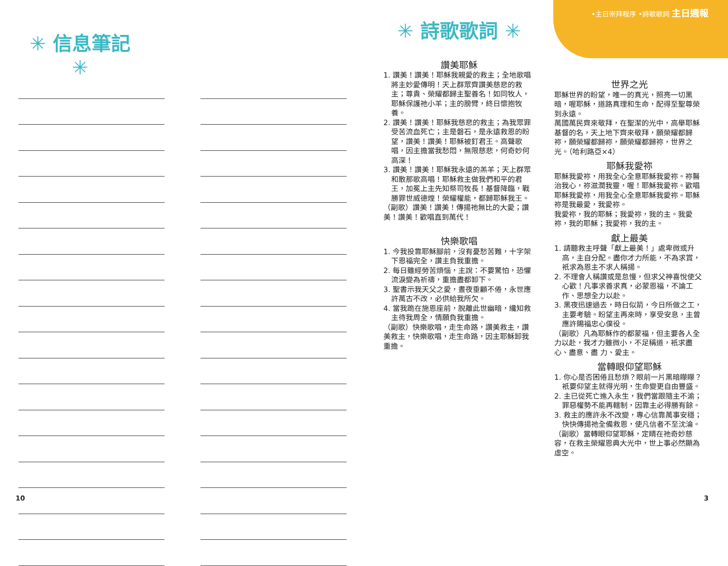✳ 信息筆記 ✳
10
•主日崇拜程序 •詩歌歌詞 主日週報
✳ 詩歌歌詞 ✳
讚美耶穌
1. 讚美！讚美！耶穌我親愛的救主；全地歌唱將主妙愛傳明！天上群眾齊讚美慈悲的救主；尊貴、榮耀都歸主聖善名！如同牧人，耶穌保護祂小羊；主的膀臂，終日懷抱牧養。
2. 讚美！讚美！耶穌我慈悲的救主；為我眾罪受苦流血死亡；主是磐石，是永遠救恩的盼望，讚美！讚美！耶穌被釘君王。高聲歌唱，因主擔當我愁悶，無限慈悲，何奇妙何高深！
3. 讚美！讚美！耶穌我永遠的羔羊；天上群眾和散那歌高唱！耶穌救主做我們和平的君王，加冕上主先知祭司牧長！基督降臨，戰勝罪世威德煌！榮耀權能，都歸耶穌我王。
（副歌）讚美！讚美！傳揚祂無比的大愛；讚美！讚美！歡唱直到萬代！
快樂歌唱
1. 今我投靠耶穌腳前，沒有憂愁苦難，十字架下恩福完全，讚主負我重擔。
2. 每日雖經勞苦煩惱，主說：不要驚怕，恐懼流淚變為祈禱，重擔盡都卸下。
3. 聖書示我天父之愛，晝夜垂顧不倦，永世應許萬古不改，必供給我所欠。
4. 當我跪在施恩座前，脫離此世幽暗，纔知救主待我周全，情願負我重擔。
（副歌）快樂歌唱，走生命路，讚美救主，讚美救主，快樂歌唱，走生命路，因主耶穌卸我重擔。
世界之光
耶穌世界的盼望，唯一的真光，照亮一切黑暗，喔耶穌，道路真理和生命，配得至聖尊榮到永遠。
萬國萬民齊來敬拜，在聖潔的光中，高舉耶穌基督的名，天上地下齊來敬拜，願榮耀都歸祢，願榮耀都歸祢，願榮耀都歸祢，世界之光。（哈利路亞×4）
耶穌我愛祢
耶穌我愛祢，用我全心全意耶穌我愛祢。祢醫治我心，祢滋潤我靈，喔！耶穌我愛祢。歡唱耶穌我愛祢，用我全心全意耶穌我愛祢。耶穌祢是我最愛，我愛祢。
我愛祢，我的耶穌；我愛祢，我的主。我愛祢，我的耶穌；我愛祢，我的主。
獻上最美
1. 請聽救主呼聲「獻上最美！」處卑微或升高，主自分配。盡你才力所能，不為求賞，衹求為恩主不求人稱揚。
2. 不理會人稱讚或是怠慢，但求父神喜悅使父心歡！凡事求善求真，必蒙恩福，不論工作、思想全力以赴。
3. 黑夜迅速過去，時日似箭，今日所做之工，主要考驗。盼望主再來時，享受安息，主曾應許賜福忠心僕役。
（副歌）凡為耶穌作的都蒙福，但主要各人全力以赴，我才力雖微小，不足稱道，衹求盡心、盡意、盡 力、愛主。
當轉眼仰望耶穌
1. 你心是否困倦且愁煩？眼前一片黑暗矇矇？衹要仰望主就得光明，生命變更自由豐盛。
2. 主已從死亡進入永生，我們當跟隨主不渝；罪惡權勢不能再轄制，因靠主必得勝有餘。
3. 救主的應許永不改變，專心信靠萬事安穩；快快傳揚祂全備救恩，使凡信者不至沈淪。
（副歌）當轉眼仰望耶穌，定睛在祂奇妙慈容，在救主榮耀恩典大光中，世上事必然顯為虛空。
3